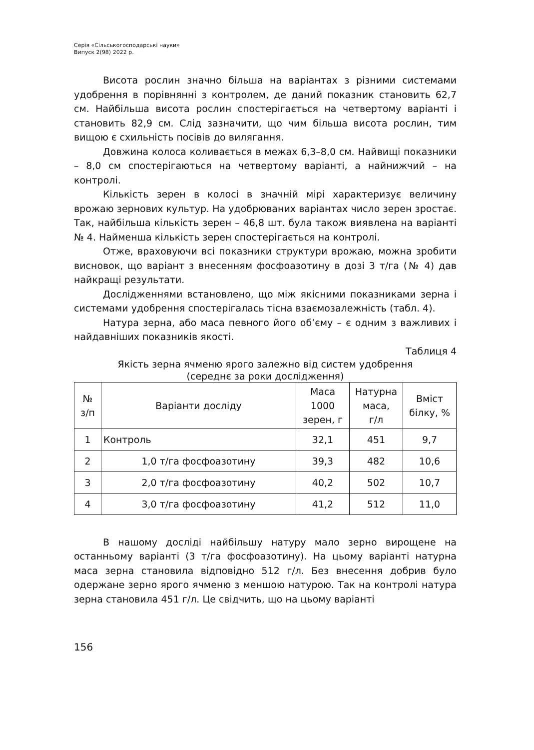Серія «Сільськогосподарські науки»
Випуск 2(98) 2022 р.
Висота рослин значно більша на варіантах з різними системами удобрення в порівнянні з контролем, де даний показник становить 62,7 см. Найбільша висота рослин спостерігається на четвертому варіанті і становить 82,9 см. Слід зазначити, що чим більша висота рослин, тим вищою є схильність посівів до вилягання.
Довжина колоса коливається в межах 6,3–8,0 см. Найвищі показники – 8,0 см спостерігаються на четвертому варіанті, а найнижчий – на контролі.
Кількість зерен в колосі в значній мірі характеризує величину врожаю зернових культур. На удобрюваних варіантах число зерен зростає. Так, найбільша кількість зерен – 46,8 шт. була також виявлена на варіанті № 4. Найменша кількість зерен спостерігається на контролі.
Отже, враховуючи всі показники структури врожаю, можна зробити висновок, що варіант з внесенням фосфоазотину в дозі 3 т/га (№ 4) дав найкращі результати.
Дослідженнями встановлено, що між якісними показниками зерна і системами удобрення спостерігалась тісна взаємозалежність (табл. 4).
Натура зерна, або маса певного його об’єму – є одним з важливих і найдавніших показників якості.
Таблиця 4
Якість зерна ячменю ярого залежно від систем удобрення
(середнє за роки дослідження)
| № з/п | Варіанти досліду | Маса 1000 зерен, г | Натурна маса, г/л | Вміст білку, % |
| --- | --- | --- | --- | --- |
| 1 | Контроль | 32,1 | 451 | 9,7 |
| 2 | 1,0 т/га фосфоазотину | 39,3 | 482 | 10,6 |
| 3 | 2,0 т/га фосфоазотину | 40,2 | 502 | 10,7 |
| 4 | 3,0 т/га фосфоазотину | 41,2 | 512 | 11,0 |
В нашому досліді найбільшу натуру мало зерно вирощене на останньому варіанті (3 т/га фосфоазотину). На цьому варіанті натурна маса зерна становила відповідно 512 г/л. Без внесення добрив було одержане зерно ярого ячменю з меншою натурою. Так на контролі натура зерна становила 451 г/л. Це свідчить, що на цьому варіанті
156